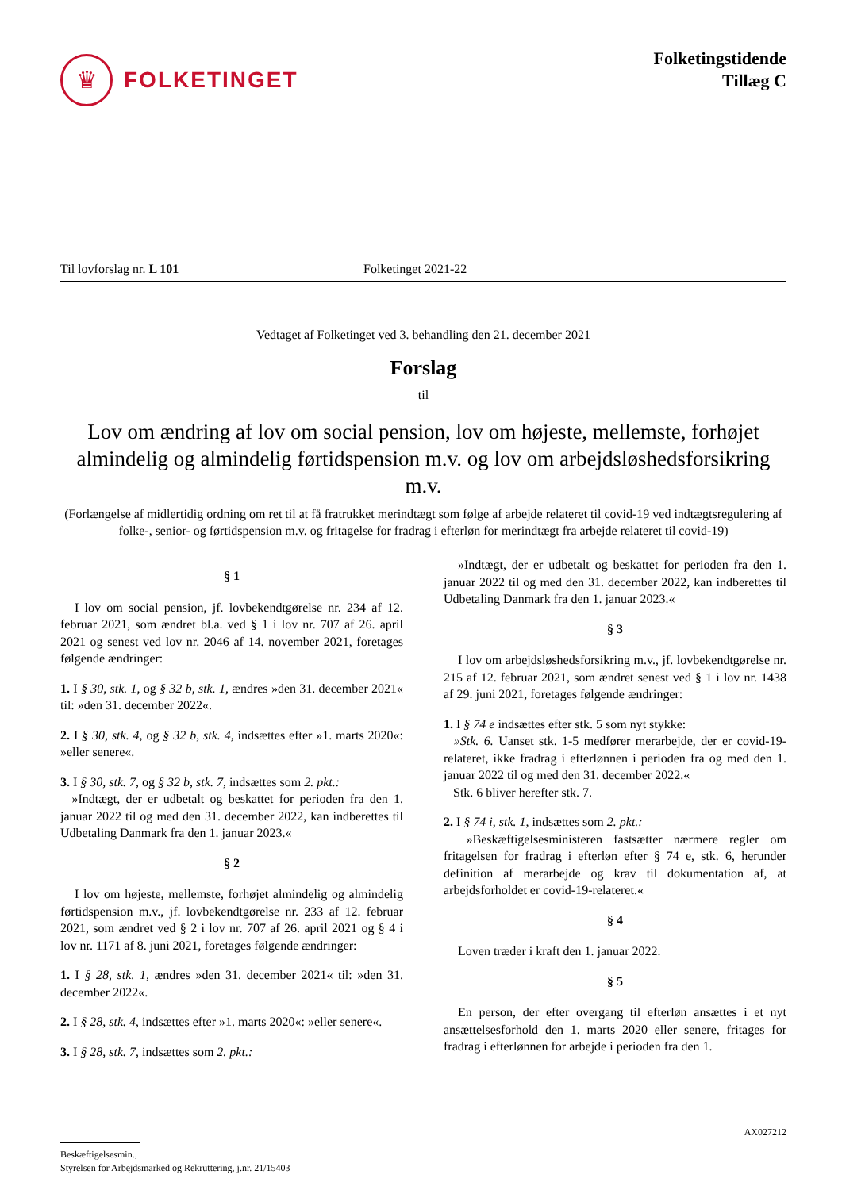♛
FOLKETINGET
Folketingstidende
Tillæg C
Til lovforslag nr. L 101 Folketinget 2021-22
Vedtaget af Folketinget ved 3. behandling den 21. december 2021
Forslag
til
Lov om ændring af lov om social pension, lov om højeste, mellemste, forhøjet almindelig og almindelig førtidspension m.v. og lov om arbejdsløshedsforsikring m.v.
(Forlængelse af midlertidig ordning om ret til at få fratrukket merindtægt som følge af arbejde relateret til covid-19 ved indtægtsregulering af folke-, senior- og førtidspension m.v. og fritagelse for fradrag i efterløn for merindtægt fra arbejde relateret til covid-19)
§ 1
I lov om social pension, jf. lovbekendtgørelse nr. 234 af 12. februar 2021, som ændret bl.a. ved § 1 i lov nr. 707 af 26. april 2021 og senest ved lov nr. 2046 af 14. november 2021, foretages følgende ændringer:
1. I § 30, stk. 1, og § 32 b, stk. 1, ændres »den 31. december 2021« til: »den 31. december 2022«.
2. I § 30, stk. 4, og § 32 b, stk. 4, indsættes efter »1. marts 2020«: »eller senere«.
3. I § 30, stk. 7, og § 32 b, stk. 7, indsættes som 2. pkt.:
»Indtægt, der er udbetalt og beskattet for perioden fra den 1. januar 2022 til og med den 31. december 2022, kan indberettes til Udbetaling Danmark fra den 1. januar 2023.«
§ 2
I lov om højeste, mellemste, forhøjet almindelig og almindelig førtidspension m.v., jf. lovbekendtgørelse nr. 233 af 12. februar 2021, som ændret ved § 2 i lov nr. 707 af 26. april 2021 og § 4 i lov nr. 1171 af 8. juni 2021, foretages følgende ændringer:
1. I § 28, stk. 1, ændres »den 31. december 2021« til: »den 31. december 2022«.
2. I § 28, stk. 4, indsættes efter »1. marts 2020«: »eller senere«.
3. I § 28, stk. 7, indsættes som 2. pkt.:
»Indtægt, der er udbetalt og beskattet for perioden fra den 1. januar 2022 til og med den 31. december 2022, kan indberettes til Udbetaling Danmark fra den 1. januar 2023.«
§ 3
I lov om arbejdsløshedsforsikring m.v., jf. lovbekendtgørelse nr. 215 af 12. februar 2021, som ændret senest ved § 1 i lov nr. 1438 af 29. juni 2021, foretages følgende ændringer:
1. I § 74 e indsættes efter stk. 5 som nyt stykke:
»Stk. 6. Uanset stk. 1-5 medfører merarbejde, der er covid-19-relateret, ikke fradrag i efterlønnen i perioden fra og med den 1. januar 2022 til og med den 31. december 2022.«
Stk. 6 bliver herefter stk. 7.
2. I § 74 i, stk. 1, indsættes som 2. pkt.:
»Beskæftigelsesministeren fastsætter nærmere regler om fritagelsen for fradrag i efterløn efter § 74 e, stk. 6, herunder definition af merarbejde og krav til dokumentation af, at arbejdsforholdet er covid-19-relateret.«
§ 4
Loven træder i kraft den 1. januar 2022.
§ 5
En person, der efter overgang til efterløn ansættes i et nyt ansættelsesforhold den 1. marts 2020 eller senere, fritages for fradrag i efterlønnen for arbejde i perioden fra den 1.
AX027212
Beskæftigelsesmin.,
Styrelsen for Arbejdsmarked og Rekruttering, j.nr. 21/15403